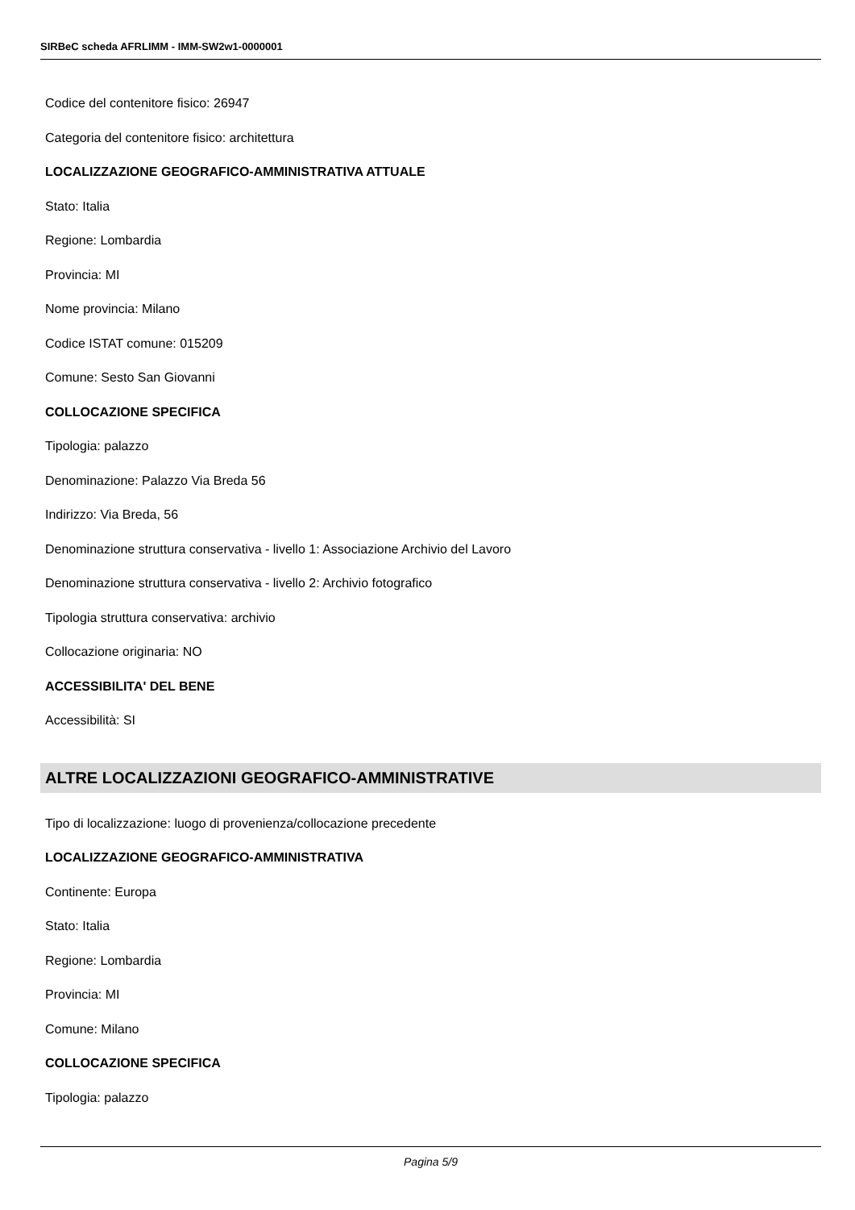SIRBeC scheda AFRLIMM - IMM-SW2w1-0000001
Codice del contenitore fisico: 26947
Categoria del contenitore fisico: architettura
LOCALIZZAZIONE GEOGRAFICO-AMMINISTRATIVA ATTUALE
Stato: Italia
Regione: Lombardia
Provincia: MI
Nome provincia: Milano
Codice ISTAT comune: 015209
Comune: Sesto San Giovanni
COLLOCAZIONE SPECIFICA
Tipologia: palazzo
Denominazione: Palazzo Via Breda 56
Indirizzo: Via Breda, 56
Denominazione struttura conservativa - livello 1: Associazione Archivio del Lavoro
Denominazione struttura conservativa - livello 2: Archivio fotografico
Tipologia struttura conservativa: archivio
Collocazione originaria: NO
ACCESSIBILITA' DEL BENE
Accessibilità: SI
ALTRE LOCALIZZAZIONI GEOGRAFICO-AMMINISTRATIVE
Tipo di localizzazione: luogo di provenienza/collocazione precedente
LOCALIZZAZIONE GEOGRAFICO-AMMINISTRATIVA
Continente: Europa
Stato: Italia
Regione: Lombardia
Provincia: MI
Comune: Milano
COLLOCAZIONE SPECIFICA
Tipologia: palazzo
Pagina 5/9